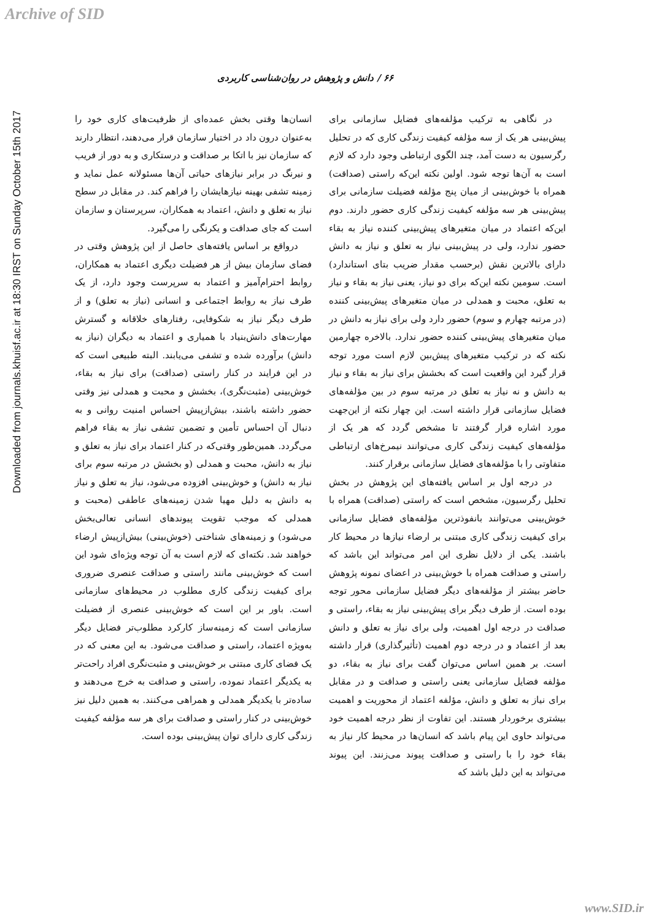Archive of SID
Downloaded from journals.khuisf.ac.ir at 18:30 IRST on Sunday October 15th 2017
۶۶ / دانش و پژوهش در روان‌شناسی کاربردی
در نگاهی به ترکیب مؤلفه‌های فضایل سازمانی برای پیش‌بینی هر یک از سه مؤلفه کیفیت زندگی کاری که در تحلیل رگرسیون به دست آمد، چند الگوی ارتباطی وجود دارد که لازم است به آن‌ها توجه شود. اولین نکته این‌که راستی (صداقت) همراه با خوش‌بینی از میان پنج مؤلفه فضیلت سازمانی برای پیش‌بینی هر سه مؤلفه کیفیت زندگی کاری حضور دارند. دوم این‌که اعتماد در میان متغیرهای پیش‌بینی کننده نیاز به بقاء حضور ندارد، ولی در پیش‌بینی نیاز به تعلق و نیاز به دانش دارای بالاترین نقش (برحسب مقدار ضریب بتای استاندارد) است. سومین نکته این‌که برای دو نیاز، یعنی نیاز به بقاء و نیاز به تعلق، محبت و همدلی در میان متغیرهای پیش‌بینی کننده (در مرتبه چهارم و سوم) حضور دارد ولی برای نیاز به دانش در میان متغیرهای پیش‌بینی کننده حضور ندارد. بالاخره چهارمین نکته که در ترکیب متغیرهای پیش‌بین لازم است مورد توجه قرار گیرد این واقعیت است که بخشش برای نیاز به بقاء و نیاز به دانش و نه نیاز به تعلق در مرتبه سوم در بین مؤلفه‌های فضایل سازمانی قرار داشته است. این چهار نکته از این‌جهت مورد اشاره قرار گرفتند تا مشخص گردد که هر یک از مؤلفه‌های کیفیت زندگی کاری می‌توانند نیمرخ‌های ارتباطی متفاوتی را با مؤلفه‌های فضایل سازمانی برقرار کنند.
در درجه اول بر اساس یافته‌های این پژوهش در بخش تحلیل رگرسیون، مشخص است که راستی (صداقت) همراه با خوش‌بینی می‌توانند بانفوذترین مؤلفه‌های فضایل سازمانی برای کیفیت زندگی کاری مبتنی بر ارضاء نیازها در محیط کار باشند. یکی از دلایل نظری این امر می‌تواند این باشد که راستی و صداقت همراه با خوش‌بینی در اعضای نمونه پژوهش حاضر بیشتر از مؤلفه‌های دیگر فضایل سازمانی محور توجه بوده است. از طرف دیگر برای پیش‌بینی نیاز به بقاء، راستی و صداقت در درجه اول اهمیت، ولی برای نیاز به تعلق و دانش بعد از اعتماد و در درجه دوم اهمیت (تأثیرگذاری) قرار داشته است. بر همین اساس می‌توان گفت برای نیاز به بقاء، دو مؤلفه فضایل سازمانی یعنی راستی و صداقت و در مقابل برای نیاز به تعلق و دانش، مؤلفه اعتماد از محوریت و اهمیت بیشتری برخوردار هستند. این تفاوت از نظر درجه اهمیت خود می‌تواند حاوی این پیام باشد که انسان‌ها در محیط کار نیاز به بقاء خود را با راستی و صداقت پیوند می‌زنند. این پیوند می‌تواند به این دلیل باشد که
انسان‌ها وقتی بخش عمده‌ای از ظرفیت‌های کاری خود را به‌عنوان درون داد در اختیار سازمان قرار می‌دهند، انتظار دارند که سازمان نیز با اتکا بر صداقت و درستکاری و به دور از فریب و نیرنگ در برابر نیازهای حیاتی آن‌ها مسئولانه عمل نماید و زمینه تشفی بهینه نیازهایشان را فراهم کند. در مقابل در سطح نیاز به تعلق و دانش، اعتماد به همکاران، سرپرستان و سازمان است که جای صداقت و یکرنگی را می‌گیرد.
درواقع بر اساس یافته‌های حاصل از این پژوهش وقتی در فضای سازمان بیش از هر فضیلت دیگری اعتماد به همکاران، روابط احترام‌آمیز و اعتماد به سرپرست وجود دارد، از یک طرف نیاز به روابط اجتماعی و انسانی (نیاز به تعلق) و از طرف دیگر نیاز به شکوفایی، رفتارهای خلاقانه و گسترش مهارت‌های دانش‌بنیاد با همیاری و اعتماد به دیگران (نیاز به دانش) برآورده شده و تشفی می‌یابند. البته طبیعی است که در این فرایند در کنار راستی (صداقت) برای نیاز به بقاء، خوش‌بینی (مثبت‌نگری)، بخشش و محبت و همدلی نیز وقتی حضور داشته باشند، بیش‌ازپیش احساس امنیت روانی و به دنبال آن احساس تأمین و تضمین تشفی نیاز به بقاء فراهم می‌گردد. همین‌طور وقتی‌که در کنار اعتماد برای نیاز به تعلق و نیاز به دانش، محبت و همدلی (و بخشش در مرتبه سوم برای نیاز به دانش) و خوش‌بینی افزوده می‌شود، نیاز به تعلق و نیاز به دانش به دلیل مهیا شدن زمینه‌های عاطفی (محبت و همدلی که موجب تقویت پیوندهای انسانی تعالی‌بخش می‌شود) و زمینه‌های شناختی (خوش‌بینی) بیش‌ازپیش ارضاء خواهند شد. نکته‌ای که لازم است به آن توجه ویژه‌ای شود این است که خوش‌بینی مانند راستی و صداقت عنصری ضروری برای کیفیت زندگی کاری مطلوب در محیط‌های سازمانی است. باور بر این است که خوش‌بینی عنصری از فضیلت سازمانی است که زمینه‌ساز کارکرد مطلوب‌تر فضایل دیگر به‌ویژه اعتماد، راستی و صداقت می‌شود. به این معنی که در یک فضای کاری مبتنی بر خوش‌بینی و مثبت‌نگری افراد راحت‌تر به یکدیگر اعتماد نموده، راستی و صداقت به خرج می‌دهند و ساده‌تر با یکدیگر همدلی و همراهی می‌کنند. به همین دلیل نیز خوش‌بینی در کنار راستی و صداقت برای هر سه مؤلفه کیفیت زندگی کاری دارای توان پیش‌بینی بوده است.
www.SID.ir